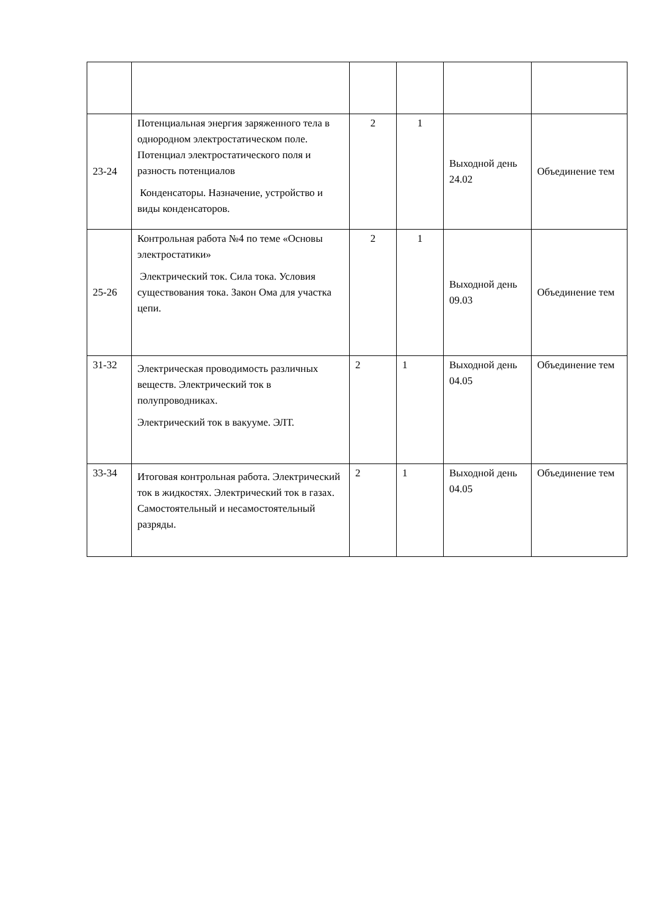| 23-24 | Потенциальная энергия заряженного тела в однородном электростатическом поле. Потенциал электростатического поля и разность потенциалов Конденсаторы. Назначение, устройство и виды конденсаторов. | 2 | 1 | Выходной день 24.02 | Объединение тем |
| 25-26 | Контрольная работа №4 по теме «Основы электростатики» Электрический ток. Сила тока. Условия существования тока. Закон Ома для участка цепи. | 2 | 1 | Выходной день 09.03 | Объединение тем |
| 31-32 | Электрическая проводимость различных веществ. Электрический ток в полупроводниках. Электрический ток в вакууме. ЭЛТ. | 2 | 1 | Выходной день 04.05 | Объединение тем |
| 33-34 | Итоговая контрольная работа. Электрический ток в жидкостях. Электрический ток в газах. Самостоятельный и несамостоятельный разряды. | 2 | 1 | Выходной день 04.05 | Объединение тем |